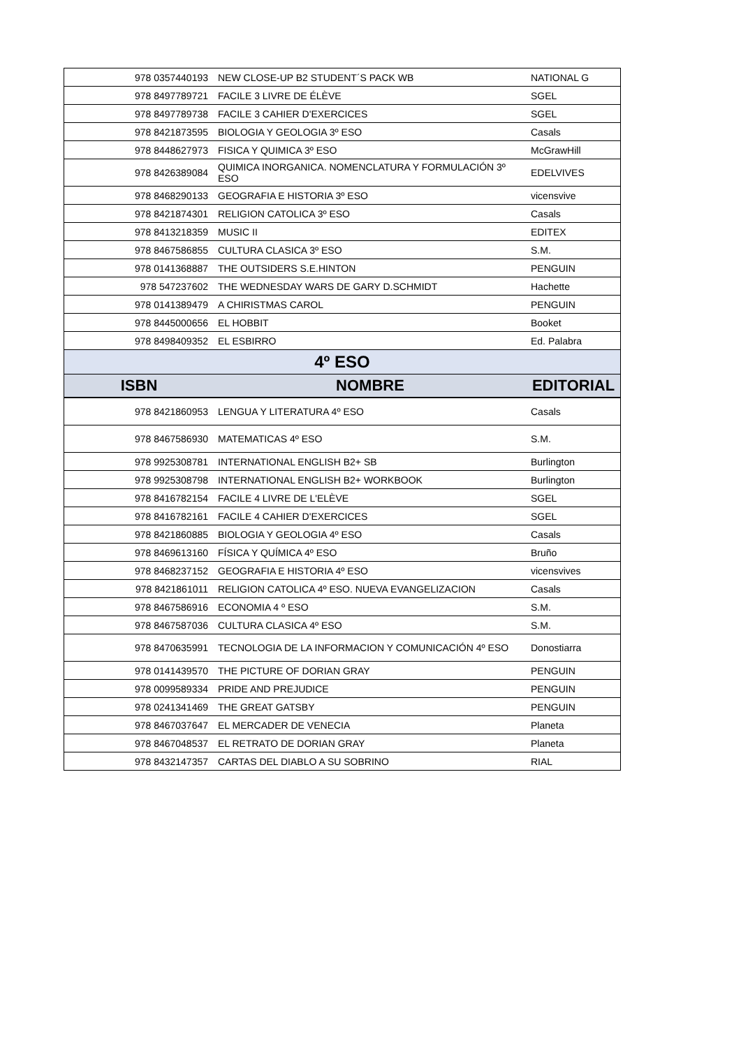| 978 0357440193 | NEW CLOSE-UP B2 STUDENT´S PACK WB | NATIONAL G |
| 978 8497789721 | FACILE 3 LIVRE DE ÉLÈVE | SGEL |
| 978 8497789738 | FACILE 3 CAHIER D'EXERCICES | SGEL |
| 978 8421873595 | BIOLOGIA Y GEOLOGIA 3º ESO | Casals |
| 978 8448627973 | FISICA Y QUIMICA 3º ESO | McGrawHill |
| 978 8426389084 | QUIMICA INORGANICA. NOMENCLATURA Y FORMULACIÓN 3º ESO | EDELVIVES |
| 978 8468290133 | GEOGRAFIA E HISTORIA 3º ESO | vicensvive |
| 978 8421874301 | RELIGION CATOLICA 3º ESO | Casals |
| 978 8413218359 | MUSIC II | EDITEX |
| 978 8467586855 | CULTURA CLASICA 3º ESO | S.M. |
| 978 0141368887 | THE OUTSIDERS S.E.HINTON | PENGUIN |
| 978 547237602 | THE WEDNESDAY WARS DE GARY D.SCHMIDT | Hachette |
| 978 0141389479 | A CHIRISTMAS CAROL | PENGUIN |
| 978 8445000656 | EL HOBBIT | Booket |
| 978 8498409352 | EL ESBIRRO | Ed. Palabra |
| 4º ESO | | |
| ISBN | NOMBRE | EDITORIAL |
| 978 8421860953 | LENGUA Y LITERATURA 4º ESO | Casals |
| 978 8467586930 | MATEMATICAS 4º ESO | S.M. |
| 978 9925308781 | INTERNATIONAL ENGLISH B2+ SB | Burlington |
| 978 9925308798 | INTERNATIONAL ENGLISH B2+ WORKBOOK | Burlington |
| 978 8416782154 | FACILE 4 LIVRE DE L'ELÈVE | SGEL |
| 978 8416782161 | FACILE 4 CAHIER D'EXERCICES | SGEL |
| 978 8421860885 | BIOLOGIA Y GEOLOGIA 4º ESO | Casals |
| 978 8469613160 | FÍSICA Y QUÍMICA 4º ESO | Bruño |
| 978 8468237152 | GEOGRAFIA E HISTORIA 4º ESO | vicensvives |
| 978 8421861011 | RELIGION CATOLICA 4º ESO. NUEVA EVANGELIZACION | Casals |
| 978 8467586916 | ECONOMIA 4 º ESO | S.M. |
| 978 8467587036 | CULTURA CLASICA 4º ESO | S.M. |
| 978 8470635991 | TECNOLOGIA DE LA INFORMACION Y COMUNICACIÓN 4º ESO | Donostiarra |
| 978 0141439570 | THE PICTURE OF DORIAN GRAY | PENGUIN |
| 978 0099589334 | PRIDE AND PREJUDICE | PENGUIN |
| 978 0241341469 | THE GREAT GATSBY | PENGUIN |
| 978 8467037647 | EL MERCADER DE VENECIA | Planeta |
| 978 8467048537 | EL RETRATO DE DORIAN GRAY | Planeta |
| 978 8432147357 | CARTAS DEL DIABLO A SU SOBRINO | RIAL |